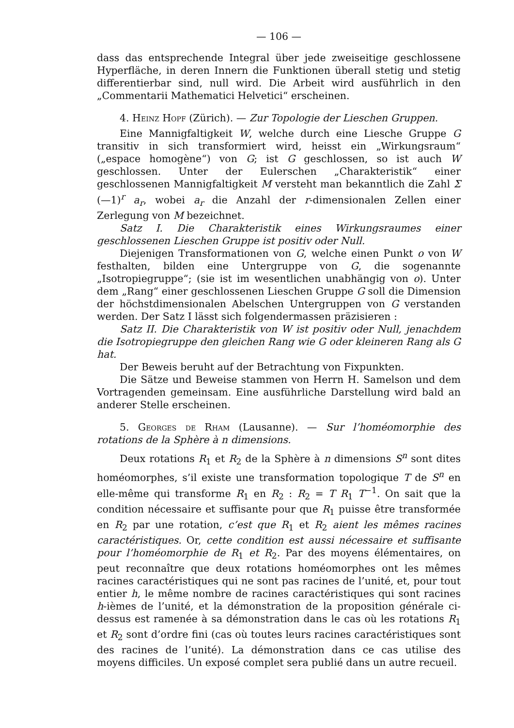— 106 —
dass das entsprechende Integral über jede zweiseitige geschlossene Hyperfläche, in deren Innern die Funktionen überall stetig und stetig differentierbar sind, null wird. Die Arbeit wird ausführlich in den „Commentarii Mathematici Helvetici“ erscheinen.
4. Heinz Hopf (Zürich). — Zur Topologie der Lieschen Gruppen.
Eine Mannigfaltigkeit W, welche durch eine Liesche Gruppe G transitiv in sich transformiert wird, heisst ein „Wirkungsraum“ („espace homogène“) von G; ist G geschlossen, so ist auch W geschlossen. Unter der Eulerschen „Charakteristik“ einer geschlossenen Mannigfaltigkeit M versteht man bekanntlich die Zahl Σ (—1)<sup>r</sup> a<sub>r</sub>, wobei a<sub>r</sub> die Anzahl der r-dimensionalen Zellen einer Zerlegung von M bezeichnet.
Satz I. Die Charakteristik eines Wirkungsraumes einer geschlossenen Lieschen Gruppe ist positiv oder Null.
Diejenigen Transformationen von G, welche einen Punkt o von W festhalten, bilden eine Untergruppe von G, die sogenannte „Isotropiegruppe“; (sie ist im wesentlichen unabhängig von o). Unter dem „Rang“ einer geschlossenen Lieschen Gruppe G soll die Dimension der höchstdimensionalen Abelschen Untergruppen von G verstanden werden. Der Satz I lässt sich folgendermassen präzisieren :
Satz II. Die Charakteristik von W ist positiv oder Null, jenachdem die Isotropiegruppe den gleichen Rang wie G oder kleineren Rang als G hat.
Der Beweis beruht auf der Betrachtung von Fixpunkten.
Die Sätze und Beweise stammen von Herrn H. Samelson und dem Vortragenden gemeinsam. Eine ausführliche Darstellung wird bald an anderer Stelle erscheinen.
5. Georges de Rham (Lausanne). — Sur l’homéomorphie des rotations de la Sphère à n dimensions.
Deux rotations R<sub>1</sub> et R<sub>2</sub> de la Sphère à n dimensions S<sup>n</sup> sont dites homéomorphes, s’il existe une transformation topologique T de S<sup>n</sup> en elle-même qui transforme R<sub>1</sub> en R<sub>2</sub> : R<sub>2</sub> = T R<sub>1</sub> T<sup>−1</sup>. On sait que la condition nécessaire et suffisante pour que R<sub>1</sub> puisse être transformée en R<sub>2</sub> par une rotation, c’est que R<sub>1</sub> et R<sub>2</sub> aient les mêmes racines caractéristiques. Or, cette condition est aussi nécessaire et suffisante pour l’homéomorphie de R<sub>1</sub> et R<sub>2</sub>. Par des moyens élémentaires, on peut reconnaître que deux rotations homéomorphes ont les mêmes racines caractéristiques qui ne sont pas racines de l’unité, et, pour tout entier h, le même nombre de racines caractéristiques qui sont racines h-ièmes de l’unité, et la démonstration de la proposition générale ci-dessus est ramenée à sa démonstration dans le cas où les rotations R<sub>1</sub> et R<sub>2</sub> sont d’ordre fini (cas où toutes leurs racines caractéristiques sont des racines de l’unité). La démonstration dans ce cas utilise des moyens difficiles. Un exposé complet sera publié dans un autre recueil.